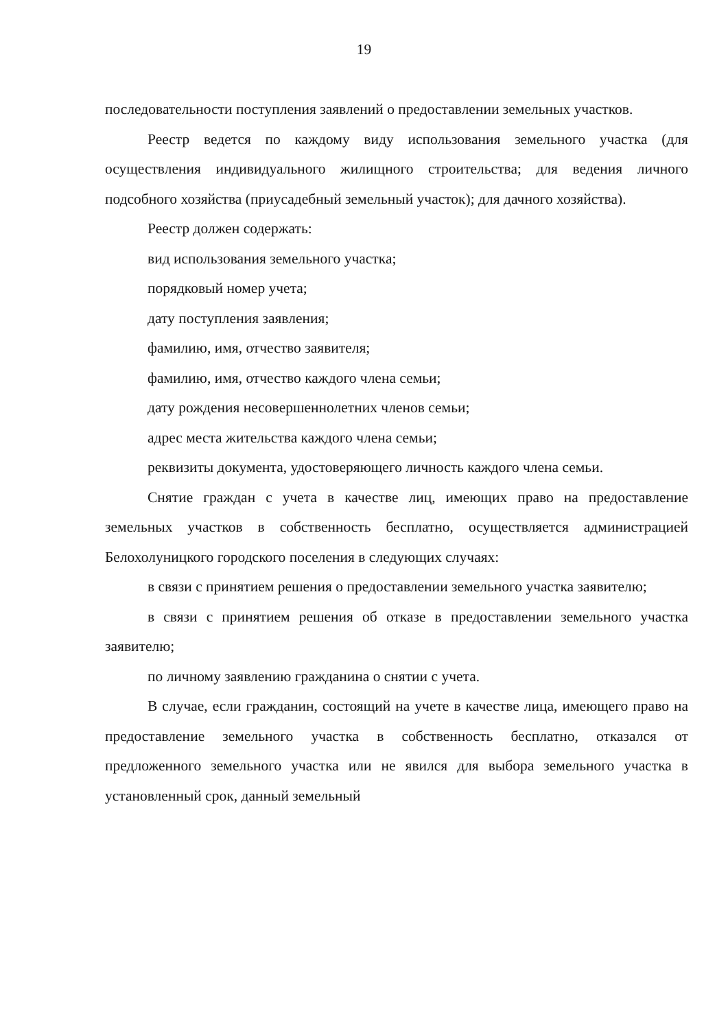19
последовательности поступления заявлений о предоставлении земельных участков.
Реестр ведется по каждому виду использования земельного участка (для осуществления индивидуального жилищного строительства; для ведения личного подсобного хозяйства (приусадебный земельный участок); для дачного хозяйства).
Реестр должен содержать:
вид использования земельного участка;
порядковый номер учета;
дату поступления заявления;
фамилию, имя, отчество заявителя;
фамилию, имя, отчество каждого члена семьи;
дату рождения несовершеннолетних членов семьи;
адрес места жительства каждого члена семьи;
реквизиты документа, удостоверяющего личность каждого члена семьи.
Снятие граждан с учета в качестве лиц, имеющих право на предоставление земельных участков в собственность бесплатно, осуществляется администрацией Белохолуницкого городского поселения в следующих случаях:
в связи с принятием решения о предоставлении земельного участка заявителю;
в связи с принятием решения об отказе в предоставлении земельного участка заявителю;
по личному заявлению гражданина о снятии с учета.
В случае, если гражданин, состоящий на учете в качестве лица, имеющего право на предоставление земельного участка в собственность бесплатно, отказался от предложенного земельного участка или не явился для выбора земельного участка в установленный срок, данный земельный